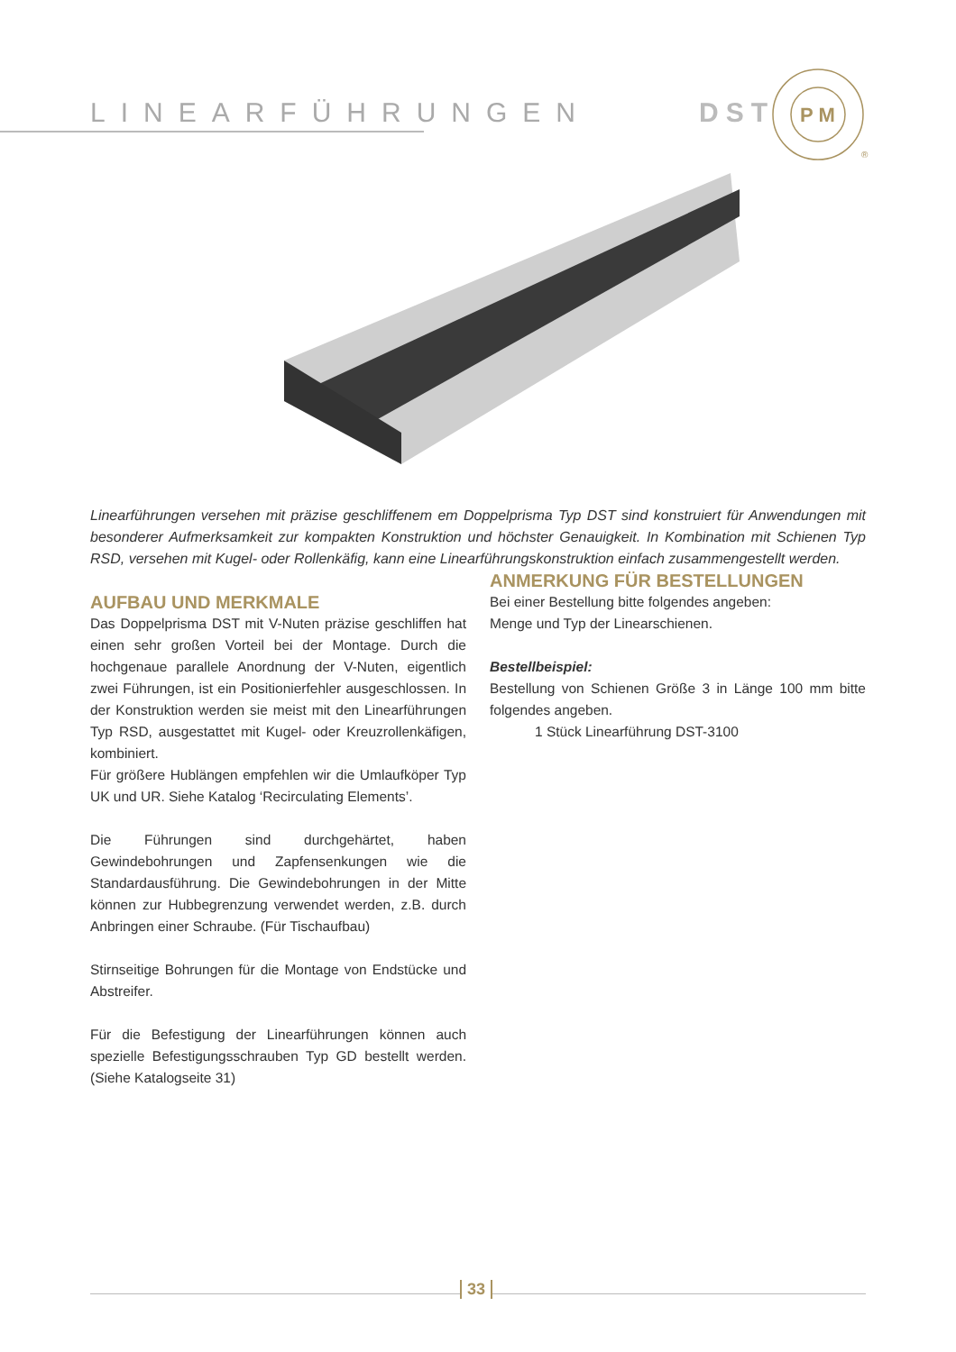LINEARFÜHRUNGEN DST
P M
®
Linearführungen versehen mit präzise geschliffenem em Doppelprisma Typ DST sind konstruiert für Anwendungen mit besonderer Aufmerksamkeit zur kompakten Konstruktion und höchster Genauigkeit. In Kombination mit Schienen Typ RSD, versehen mit Kugel- oder Rollenkäfig, kann eine Linearführungskonstruktion einfach zusammengestellt werden.
AUFBAU UND MERKMALE
Das Doppelprisma DST mit V-Nuten präzise geschliffen hat einen sehr großen Vorteil bei der Montage. Durch die hochgenaue parallele Anordnung der V-Nuten, eigentlich zwei Führungen, ist ein Positionierfehler ausgeschlossen. In der Konstruktion werden sie meist mit den Linearführungen Typ RSD, ausgestattet mit Kugel- oder Kreuzrollenkäfigen, kombiniert.
Für größere Hublängen empfehlen wir die Umlaufköper Typ UK und UR. Siehe Katalog ‘Recirculating Elements’.
Die Führungen sind durchgehärtet, haben Gewindebohrungen und Zapfensenkungen wie die Standardausführung. Die Gewindebohrungen in der Mitte können zur Hubbegrenzung verwendet werden, z.B. durch Anbringen einer Schraube. (Für Tischaufbau)
Stirnseitige Bohrungen für die Montage von Endstücke und Abstreifer.
Für die Befestigung der Linearführungen können auch spezielle Befestigungsschrauben Typ GD bestellt werden. (Siehe Katalogseite 31)
ANMERKUNG FÜR BESTELLUNGEN
Bei einer Bestellung bitte folgendes angeben:
Menge und Typ der Linearschienen.
Bestellbeispiel:
Bestellung von Schienen Größe 3 in Länge 100 mm bitte folgendes angeben.
1 Stück Linearführung DST-3100
33